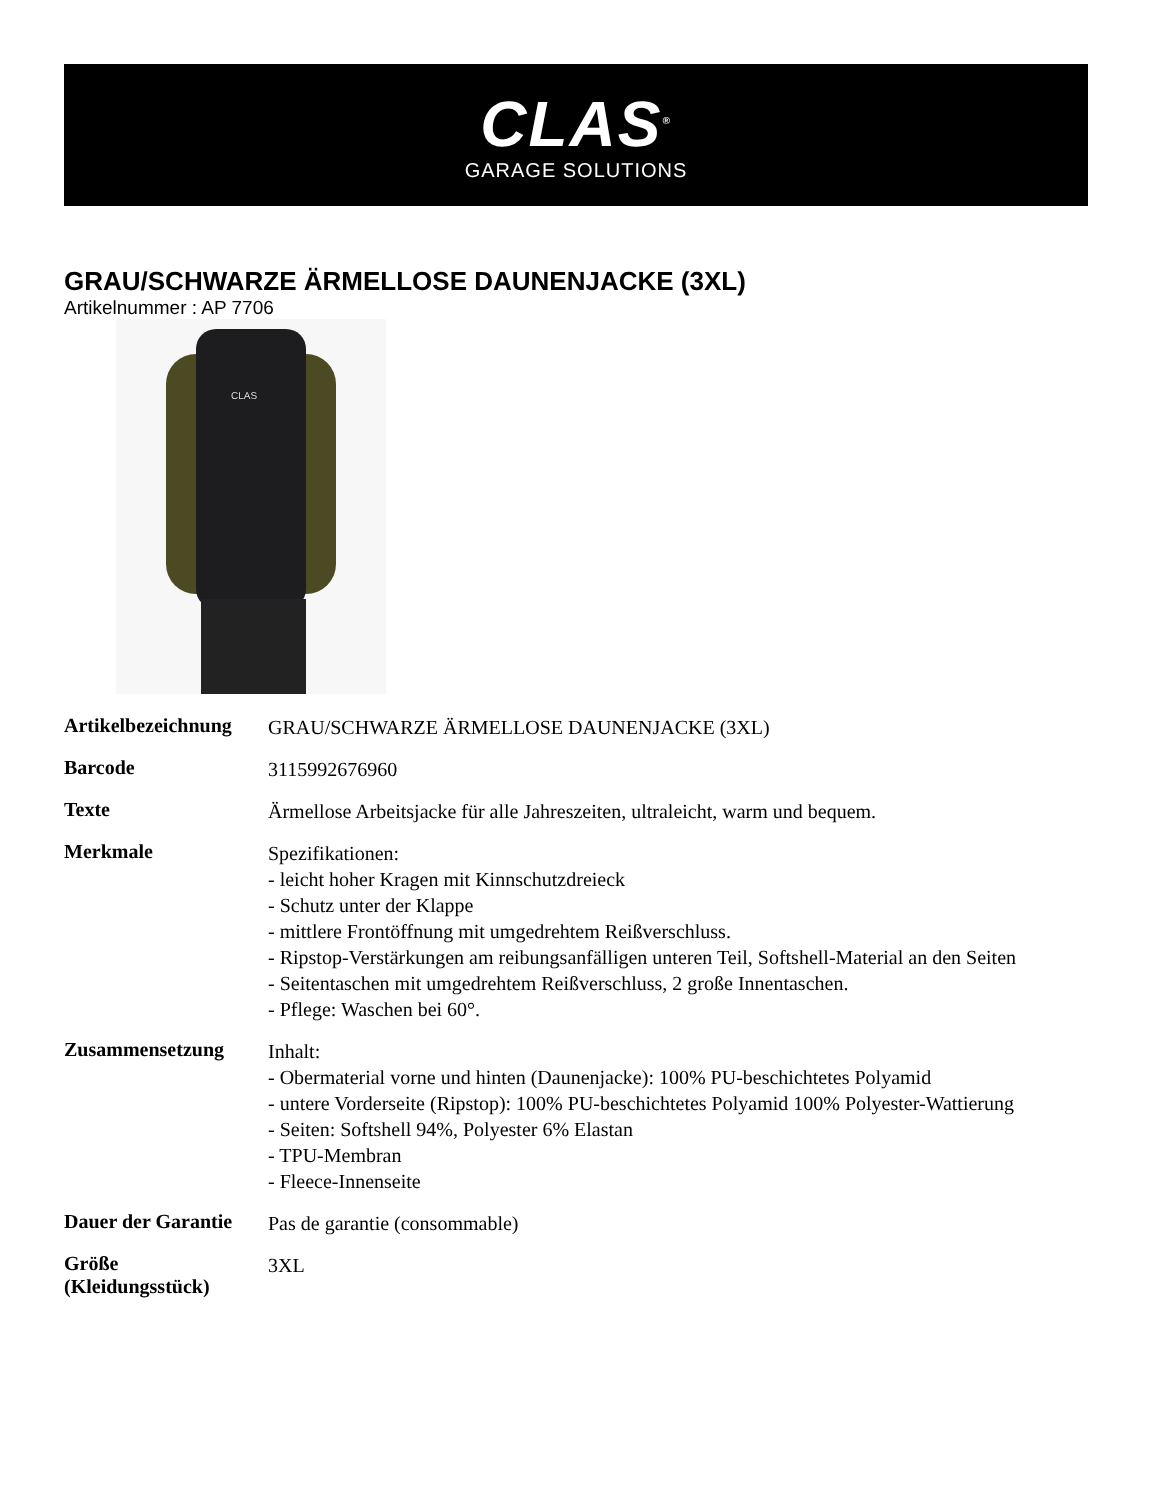CLAS<sup>®</sup>
GARAGE SOLUTIONS
GRAU/SCHWARZE ÄRMELLOSE DAUNENJACKE (3XL)
Artikelnummer : AP 7706
CLAS
| Artikelbezeichnung | GRAU/SCHWARZE ÄRMELLOSE DAUNENJACKE (3XL) |
| Barcode | 3115992676960 |
| Texte | Ärmellose Arbeitsjacke für alle Jahreszeiten, ultraleicht, warm und bequem. |
| Merkmale | Spezifikationen: - leicht hoher Kragen mit Kinnschutzdreieck - Schutz unter der Klappe - mittlere Frontöffnung mit umgedrehtem Reißverschluss. - Ripstop-Verstärkungen am reibungsanfälligen unteren Teil, Softshell-Material an den Seiten - Seitentaschen mit umgedrehtem Reißverschluss, 2 große Innentaschen. - Pflege: Waschen bei 60°. |
| Zusammensetzung | Inhalt: - Obermaterial vorne und hinten (Daunenjacke): 100% PU-beschichtetes Polyamid - untere Vorderseite (Ripstop): 100% PU-beschichtetes Polyamid 100% Polyester-Wattierung - Seiten: Softshell 94%, Polyester 6% Elastan - TPU-Membran - Fleece-Innenseite |
| Dauer der Garantie | Pas de garantie (consommable) |
| Größe (Kleidungsstück) | 3XL |